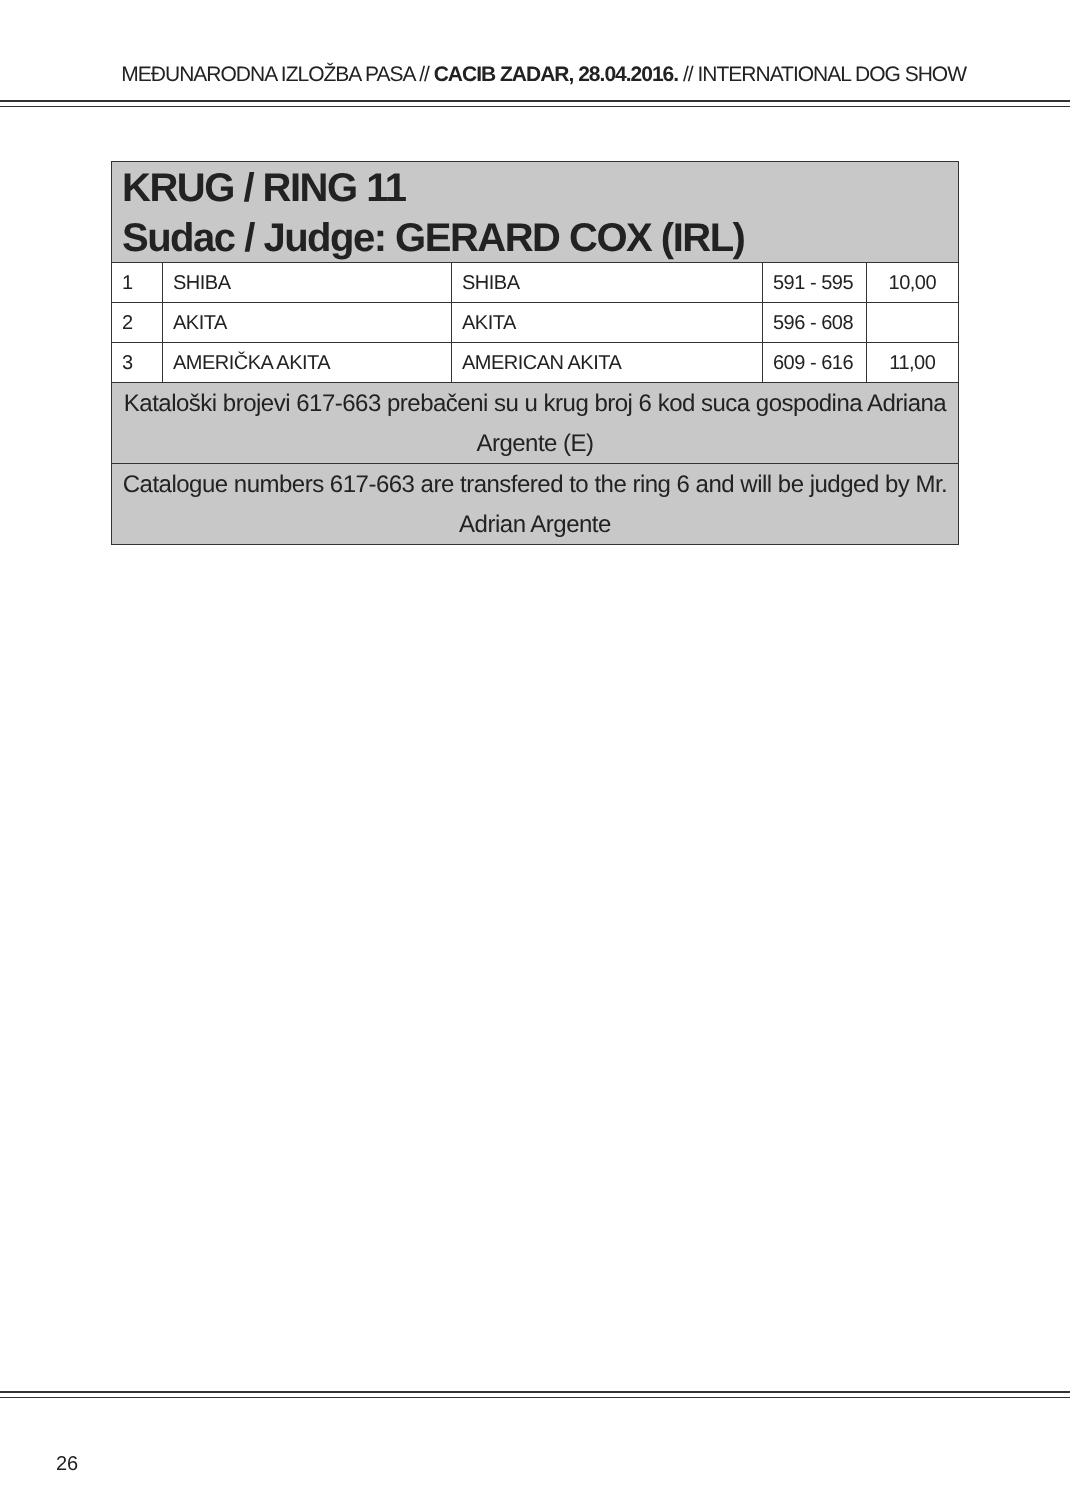MEĐUNARODNA IZLOŽBA PASA // CACIB ZADAR, 28.04.2016. // INTERNATIONAL DOG SHOW
| KRUG / RING 11 Sudac / Judge: GERARD COX (IRL) | | | | |
| --- | --- | --- | --- | --- |
| 1 | SHIBA | SHIBA | 591 - 595 | 10,00 |
| 2 | AKITA | AKITA | 596 - 608 | |
| 3 | AMERIČKA AKITA | AMERICAN AKITA | 609 - 616 | 11,00 |
| Kataloški brojevi 617-663 prebačeni su u krug broj 6 kod suca gospodina Adriana Argente (E) | | | | |
| Catalogue numbers 617-663 are transfered to the ring 6 and will be judged by Mr. Adrian Argente | | | | |
26